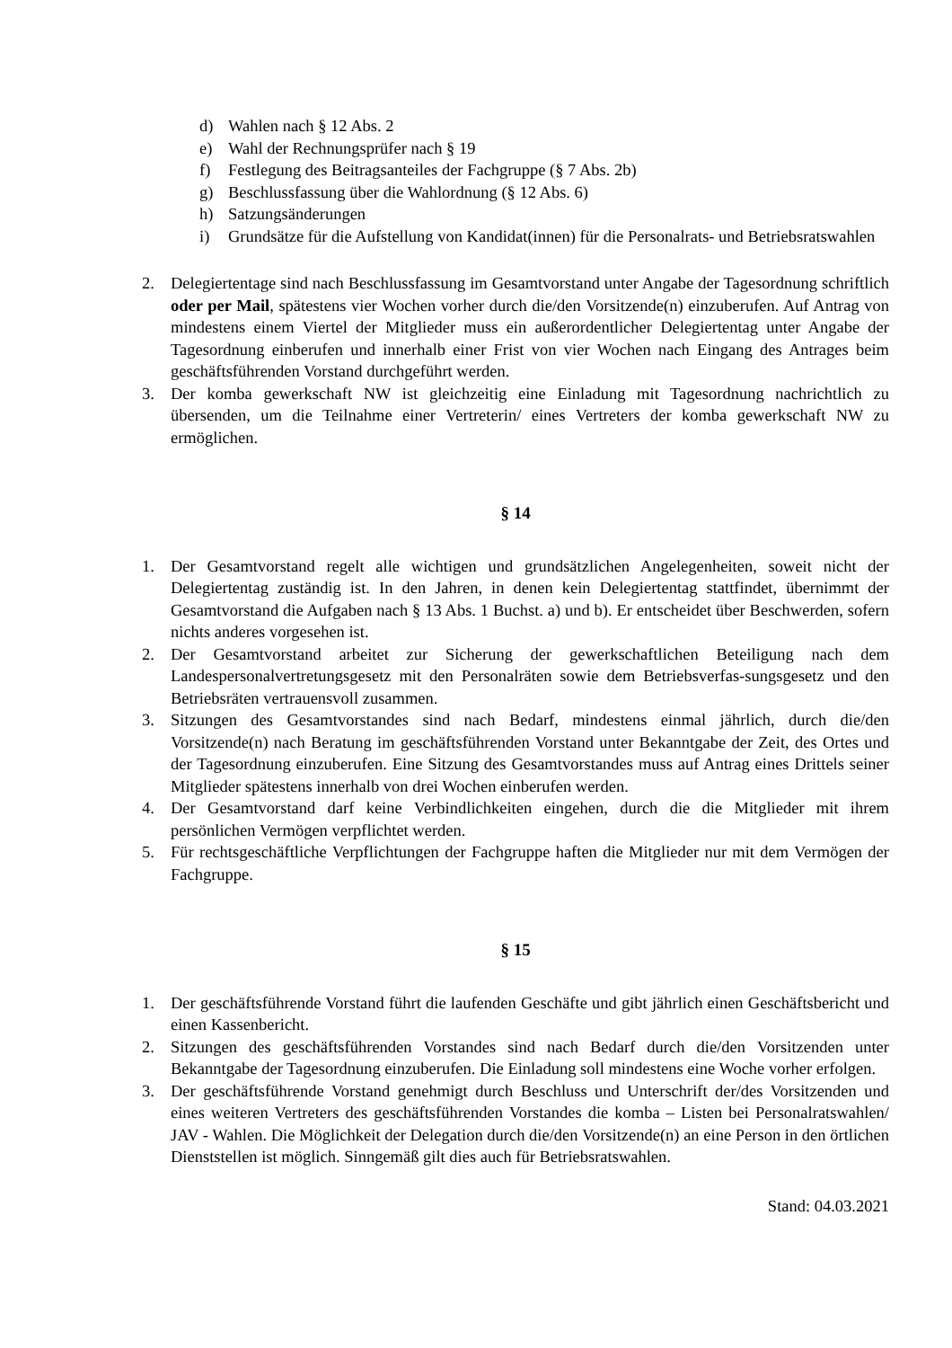d) Wahlen nach § 12 Abs. 2
e) Wahl der Rechnungsprüfer nach § 19
f) Festlegung des Beitragsanteiles der Fachgruppe (§ 7 Abs. 2b)
g) Beschlussfassung über die Wahlordnung (§ 12 Abs. 6)
h) Satzungsänderungen
i) Grundsätze für die Aufstellung von Kandidat(innen) für die Personalrats- und Betriebsratswahlen
2. Delegiertentage sind nach Beschlussfassung im Gesamtvorstand unter Angabe der Tagesordnung schriftlich oder per Mail, spätestens vier Wochen vorher durch die/den Vorsitzende(n) einzuberufen. Auf Antrag von mindestens einem Viertel der Mitglieder muss ein außerordentlicher Delegiertentag unter Angabe der Tagesordnung einberufen und innerhalb einer Frist von vier Wochen nach Eingang des Antrages beim geschäftsführenden Vorstand durchgeführt werden.
3. Der komba gewerkschaft NW ist gleichzeitig eine Einladung mit Tagesordnung nachrichtlich zu übersenden, um die Teilnahme einer Vertreterin/ eines Vertreters der komba gewerkschaft NW zu ermöglichen.
§ 14
1. Der Gesamtvorstand regelt alle wichtigen und grundsätzlichen Angelegenheiten, soweit nicht der Delegiertentag zuständig ist. In den Jahren, in denen kein Delegiertentag stattfindet, übernimmt der Gesamtvorstand die Aufgaben nach § 13 Abs. 1 Buchst. a) und b). Er entscheidet über Beschwerden, sofern nichts anderes vorgesehen ist.
2. Der Gesamtvorstand arbeitet zur Sicherung der gewerkschaftlichen Beteiligung nach dem Landespersonalvertretungsgesetz mit den Personalräten sowie dem Betriebsverfas-sungsgesetz und den Betriebsräten vertrauensvoll zusammen.
3. Sitzungen des Gesamtvorstandes sind nach Bedarf, mindestens einmal jährlich, durch die/den Vorsitzende(n) nach Beratung im geschäftsführenden Vorstand unter Bekanntgabe der Zeit, des Ortes und der Tagesordnung einzuberufen. Eine Sitzung des Gesamtvorstandes muss auf Antrag eines Drittels seiner Mitglieder spätestens innerhalb von drei Wochen einberufen werden.
4. Der Gesamtvorstand darf keine Verbindlichkeiten eingehen, durch die die Mitglieder mit ihrem persönlichen Vermögen verpflichtet werden.
5. Für rechtsgeschäftliche Verpflichtungen der Fachgruppe haften die Mitglieder nur mit dem Vermögen der Fachgruppe.
§ 15
1. Der geschäftsführende Vorstand führt die laufenden Geschäfte und gibt jährlich einen Geschäftsbericht und einen Kassenbericht.
2. Sitzungen des geschäftsführenden Vorstandes sind nach Bedarf durch die/den Vorsitzenden unter Bekanntgabe der Tagesordnung einzuberufen. Die Einladung soll mindestens eine Woche vorher erfolgen.
3. Der geschäftsführende Vorstand genehmigt durch Beschluss und Unterschrift der/des Vorsitzenden und eines weiteren Vertreters des geschäftsführenden Vorstandes die komba – Listen bei Personalratswahlen/ JAV - Wahlen. Die Möglichkeit der Delegation durch die/den Vorsitzende(n) an eine Person in den örtlichen Dienststellen ist möglich. Sinngemäß gilt dies auch für Betriebsratswahlen.
Stand: 04.03.2021